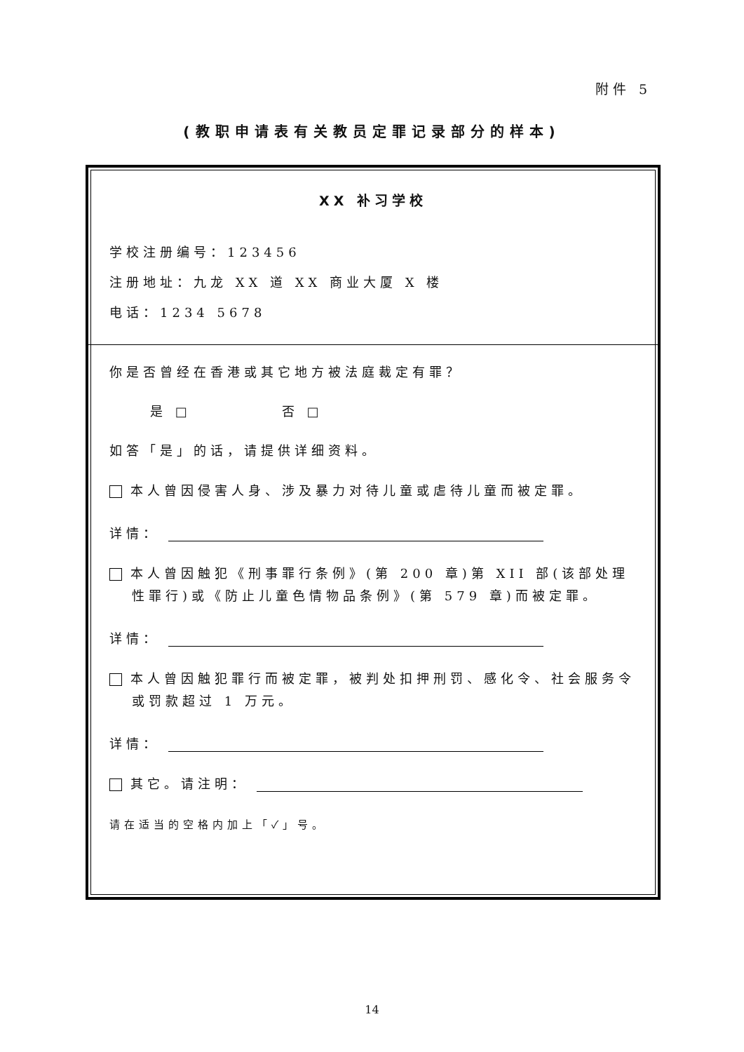附件 5
(教职申请表有关教员定罪记录部分的样本)
XX 补习学校
学校注册编号：123456
注册地址：九龙 XX 道 XX 商业大厦 X 楼
电话：1234 5678
你是否曾经在香港或其它地方被法庭裁定有罪？
是 □ 否 □
如答「是」的话，请提供详细资料。
本人曾因侵害人身、涉及暴力对待儿童或虐待儿童而被定罪。
详情：
本人曾因触犯《刑事罪行条例》(第 200 章)第 XII 部(该部处理性罪行)或《防止儿童色情物品条例》(第 579 章)而被定罪。
详情：
本人曾因触犯罪行而被定罪，被判处扣押刑罚、感化令、社会服务令或罚款超过 1 万元。
详情：
其它。请注明：
请在适当的空格内加上「✓」号。
14